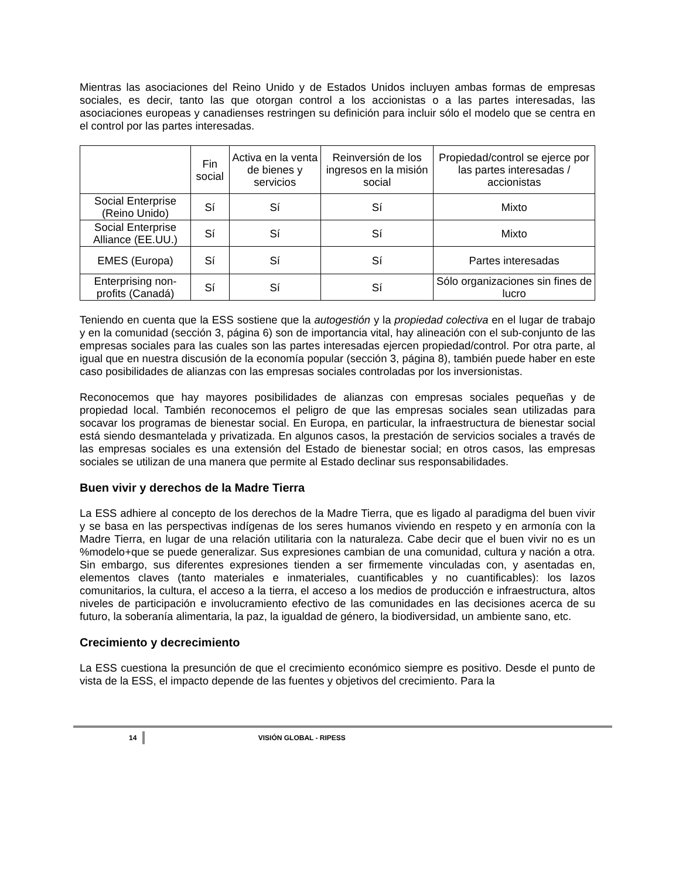Mientras las asociaciones del Reino Unido y de Estados Unidos incluyen ambas formas de empresas sociales, es decir, tanto las que otorgan control a los accionistas o a las partes interesadas, las asociaciones europeas y canadienses restringen su definición para incluir sólo el modelo que se centra en el control por las partes interesadas.
| | Fin social | Activa en la venta de bienes y servicios | Reinversión de los ingresos en la misión social | Propiedad/control se ejerce por las partes interesadas / accionistas |
| --- | --- | --- | --- | --- |
| Social Enterprise (Reino Unido) | Sí | Sí | Sí | Mixto |
| Social Enterprise Alliance (EE.UU.) | Sí | Sí | Sí | Mixto |
| EMES (Europa) | Sí | Sí | Sí | Partes interesadas |
| Enterprising non-profits (Canadá) | Sí | Sí | Sí | Sólo organizaciones sin fines de lucro |
Teniendo en cuenta que la ESS sostiene que la autogestión y la propiedad colectiva en el lugar de trabajo y en la comunidad (sección 3, página 6) son de importancia vital, hay alineación con el sub-conjunto de las empresas sociales para las cuales son las partes interesadas ejercen propiedad/control. Por otra parte, al igual que en nuestra discusión de la economía popular (sección 3, página 8), también puede haber en este caso posibilidades de alianzas con las empresas sociales controladas por los inversionistas.
Reconocemos que hay mayores posibilidades de alianzas con empresas sociales pequeñas y de propiedad local. También reconocemos el peligro de que las empresas sociales sean utilizadas para socavar los programas de bienestar social. En Europa, en particular, la infraestructura de bienestar social está siendo desmantelada y privatizada. En algunos casos, la prestación de servicios sociales a través de las empresas sociales es una extensión del Estado de bienestar social; en otros casos, las empresas sociales se utilizan de una manera que permite al Estado declinar sus responsabilidades.
Buen vivir y derechos de la Madre Tierra
La ESS adhiere al concepto de los derechos de la Madre Tierra, que es ligado al paradigma del buen vivir y se basa en las perspectivas indígenas de los seres humanos viviendo en respeto y en armonía con la Madre Tierra, en lugar de una relación utilitaria con la naturaleza. Cabe decir que el buen vivir no es un %modelo+que se puede generalizar. Sus expresiones cambian de una comunidad, cultura y nación a otra. Sin embargo, sus diferentes expresiones tienden a ser firmemente vinculadas con, y asentadas en, elementos claves (tanto materiales e inmateriales, cuantificables y no cuantificables): los lazos comunitarios, la cultura, el acceso a la tierra, el acceso a los medios de producción e infraestructura, altos niveles de participación e involucramiento efectivo de las comunidades en las decisiones acerca de su futuro, la soberanía alimentaria, la paz, la igualdad de género, la biodiversidad, un ambiente sano, etc.
Crecimiento y decrecimiento
La ESS cuestiona la presunción de que el crecimiento económico siempre es positivo. Desde el punto de vista de la ESS, el impacto depende de las fuentes y objetivos del crecimiento. Para la
14 VISIÓN GLOBAL - RIPESS